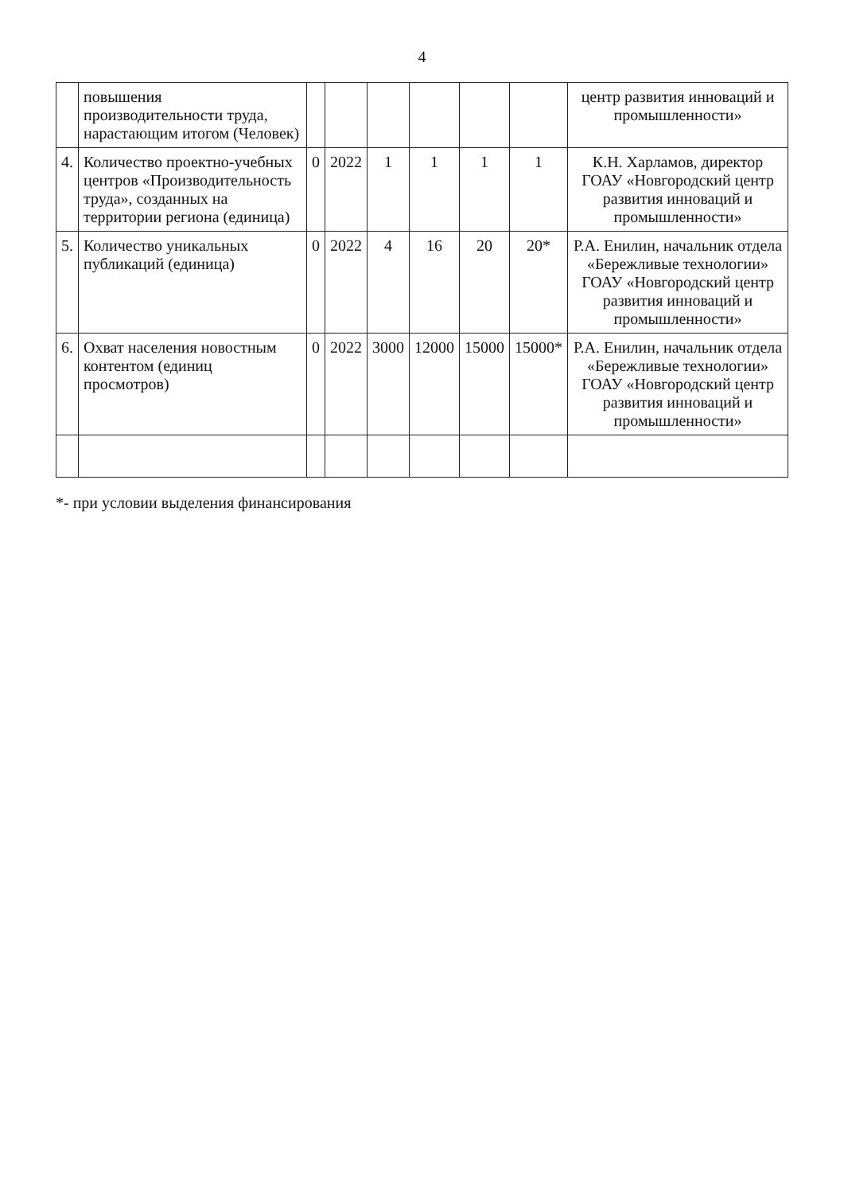4
| | повышения производительности труда, нарастающим итогом (Человек) | | | | | | | центр развития инноваций и промышленности» |
| 4. | Количество проектно-учебных центров «Производительность труда», созданных на территории региона (единица) | 0 | 2022 | 1 | 1 | 1 | 1 | К.Н. Харламов, директор ГОАУ «Новгородский центр развития инноваций и промышленности» |
| 5. | Количество уникальных публикаций (единица) | 0 | 2022 | 4 | 16 | 20 | 20* | Р.А. Енилин, начальник отдела «Бережливые технологии» ГОАУ «Новгородский центр развития инноваций и промышленности» |
| 6. | Охват населения новостным контентом (единиц просмотров) | 0 | 2022 | 3000 | 12000 | 15000 | 15000* | Р.А. Енилин, начальник отдела «Бережливые технологии» ГОАУ «Новгородский центр развития инноваций и промышленности» |
*- при условии выделения финансирования